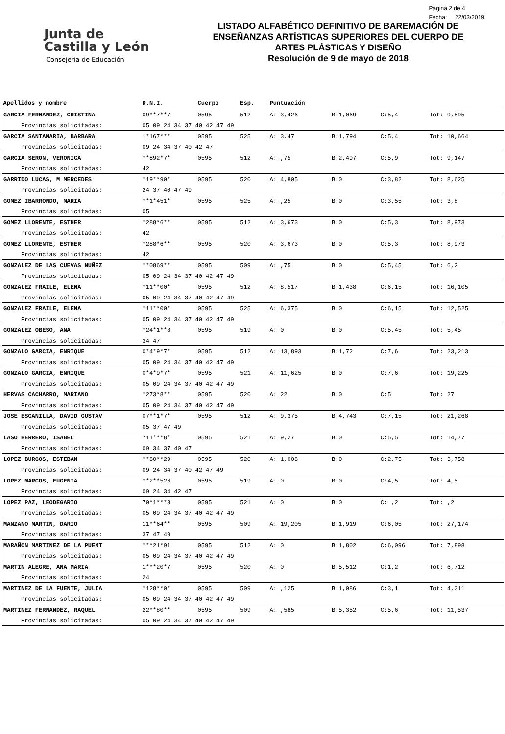Junta de
Castilla y León
Consejeria de Educación
LISTADO ALFABÉTICO DEFINITIVO DE BAREMACIÓN DE
ENSEÑANZAS ARTÍSTICAS SUPERIORES DEL CUERPO DE
ARTES PLÁSTICAS Y DISEÑO
Resolución de 9 de mayo de 2018
Página 2 de 4
Fecha: 22/03/2019
| Apellidos y nombre | D.N.I. | Cuerpo | Esp. | Puntuación | | | |
| --- | --- | --- | --- | --- | --- | --- | --- |
| GARCIA FERNANDEZ, CRISTINA | 09**7**7 | 0595 | 512 | A: 3,426 | B:1,069 | C:5,4 | Tot: 9,895 |
| Provincias solicitadas: | 05 09 24 34 37 40 42 47 49 | | | | | | |
| GARCIA SANTAMARIA, BARBARA | 1*167*** | 0595 | 525 | A: 3,47 | B:1,794 | C:5,4 | Tot: 10,664 |
| Provincias solicitadas: | 09 24 34 37 40 42 47 | | | | | | |
| GARCIA SERON, VERONICA | **892*7* | 0595 | 512 | A: ,75 | B:2,497 | C:5,9 | Tot: 9,147 |
| Provincias solicitadas: | 42 | | | | | | |
| GARRIDO LUCAS, M MERCEDES | *19**90* | 0595 | 520 | A: 4,805 | B:0 | C:3,82 | Tot: 8,625 |
| Provincias solicitadas: | 24 37 40 47 49 | | | | | | |
| GOMEZ IBARRONDO, MARIA | **1*451* | 0595 | 525 | A: ,25 | B:0 | C:3,55 | Tot: 3,8 |
| Provincias solicitadas: | 05 | | | | | | |
| GOMEZ LLORENTE, ESTHER | *288*6** | 0595 | 512 | A: 3,673 | B:0 | C:5,3 | Tot: 8,973 |
| Provincias solicitadas: | 42 | | | | | | |
| GOMEZ LLORENTE, ESTHER | *288*6** | 0595 | 520 | A: 3,673 | B:0 | C:5,3 | Tot: 8,973 |
| Provincias solicitadas: | 42 | | | | | | |
| GONZALEZ DE LAS CUEVAS NUÑEZ | **0869** | 0595 | 509 | A: ,75 | B:0 | C:5,45 | Tot: 6,2 |
| Provincias solicitadas: | 05 09 24 34 37 40 42 47 49 | | | | | | |
| GONZALEZ FRAILE, ELENA | *11**00* | 0595 | 512 | A: 8,517 | B:1,438 | C:6,15 | Tot: 16,105 |
| Provincias solicitadas: | 05 09 24 34 37 40 42 47 49 | | | | | | |
| GONZALEZ FRAILE, ELENA | *11**00* | 0595 | 525 | A: 6,375 | B:0 | C:6,15 | Tot: 12,525 |
| Provincias solicitadas: | 05 09 24 34 37 40 42 47 49 | | | | | | |
| GONZALEZ OBESO, ANA | *24*1**8 | 0595 | 519 | A: 0 | B:0 | C:5,45 | Tot: 5,45 |
| Provincias solicitadas: | 34 47 | | | | | | |
| GONZALO GARCIA, ENRIQUE | 0*4*9*7* | 0595 | 512 | A: 13,893 | B:1,72 | C:7,6 | Tot: 23,213 |
| Provincias solicitadas: | 05 09 24 34 37 40 42 47 49 | | | | | | |
| GONZALO GARCIA, ENRIQUE | 0*4*9*7* | 0595 | 521 | A: 11,625 | B:0 | C:7,6 | Tot: 19,225 |
| Provincias solicitadas: | 05 09 24 34 37 40 42 47 49 | | | | | | |
| HERVAS CACHARRO, MARIANO | *273*8** | 0595 | 520 | A: 22 | B:0 | C:5 | Tot: 27 |
| Provincias solicitadas: | 05 09 24 34 37 40 42 47 49 | | | | | | |
| JOSE ESCANILLA, DAVID GUSTAV | 07**1*7* | 0595 | 512 | A: 9,375 | B:4,743 | C:7,15 | Tot: 21,268 |
| Provincias solicitadas: | 05 37 47 49 | | | | | | |
| LASO HERRERO, ISABEL | 711***8* | 0595 | 521 | A: 9,27 | B:0 | C:5,5 | Tot: 14,77 |
| Provincias solicitadas: | 09 34 37 40 47 | | | | | | |
| LOPEZ BURGOS, ESTEBAN | **80**29 | 0595 | 520 | A: 1,008 | B:0 | C:2,75 | Tot: 3,758 |
| Provincias solicitadas: | 09 24 34 37 40 42 47 49 | | | | | | |
| LOPEZ MARCOS, EUGENIA | **2**526 | 0595 | 519 | A: 0 | B:0 | C:4,5 | Tot: 4,5 |
| Provincias solicitadas: | 09 24 34 42 47 | | | | | | |
| LOPEZ PAZ, LEODEGARIO | 70*1***3 | 0595 | 521 | A: 0 | B:0 | C: ,2 | Tot: ,2 |
| Provincias solicitadas: | 05 09 24 34 37 40 42 47 49 | | | | | | |
| MANZANO MARTIN, DARIO | 11**64** | 0595 | 509 | A: 19,205 | B:1,919 | C:6,05 | Tot: 27,174 |
| Provincias solicitadas: | 37 47 49 | | | | | | |
| MARAÑON MARTINEZ DE LA PUENT | ***21*91 | 0595 | 512 | A: 0 | B:1,802 | C:6,096 | Tot: 7,898 |
| Provincias solicitadas: | 05 09 24 34 37 40 42 47 49 | | | | | | |
| MARTIN ALEGRE, ANA MARIA | 1***20*7 | 0595 | 520 | A: 0 | B:5,512 | C:1,2 | Tot: 6,712 |
| Provincias solicitadas: | 24 | | | | | | |
| MARTINEZ DE LA FUENTE, JULIA | *128**0* | 0595 | 509 | A: ,125 | B:1,086 | C:3,1 | Tot: 4,311 |
| Provincias solicitadas: | 05 09 24 34 37 40 42 47 49 | | | | | | |
| MARTINEZ FERNANDEZ, RAQUEL | 22**80** | 0595 | 509 | A: ,585 | B:5,352 | C:5,6 | Tot: 11,537 |
| Provincias solicitadas: | 05 09 24 34 37 40 42 47 49 | | | | | | |